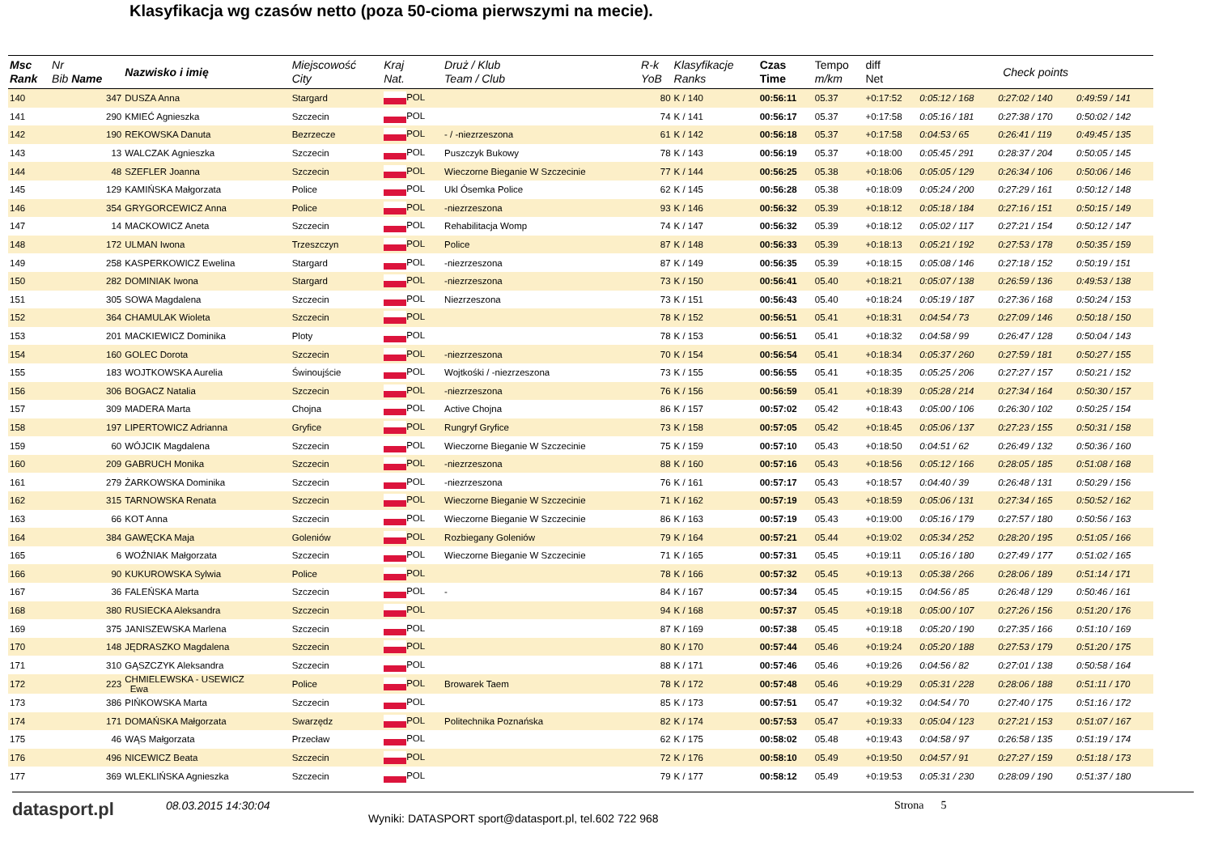Klasyfikacja wg czasów netto (poza 50-cioma pierwszymi na mecie).
| Msc Rank | Nr Bib Name | Nazwisko i imię | Miejscowość City | Kraj Nat. | Druż / Klub Team / Club | R-k YoB | Klasyfikacje Ranks | Czas Time | Tempo m/km | diff Net | Check points | | |
| --- | --- | --- | --- | --- | --- | --- | --- | --- | --- | --- | --- | --- | --- |
| 140 | 347 | DUSZA Anna | Stargard | POL | | 80 | K / 140 | 00:56:11 | 05.37 | +0:17:52 | 0:05:12 / 168 | 0:27:02 / 140 | 0:49:59 / 141 |
| 141 | 290 | KMIEĆ Agnieszka | Szczecin | POL | | 74 | K / 141 | 00:56:17 | 05.37 | +0:17:58 | 0:05:16 / 181 | 0:27:38 / 170 | 0:50:02 / 142 |
| 142 | 190 | REKOWSKA Danuta | Bezrzecze | POL | - / -niezrzeszona | 61 | K / 142 | 00:56:18 | 05.37 | +0:17:58 | 0:04:53 / 65 | 0:26:41 / 119 | 0:49:45 / 135 |
| 143 | 13 | WALCZAK Agnieszka | Szczecin | POL | Puszczyk Bukowy | 78 | K / 143 | 00:56:19 | 05.37 | +0:18:00 | 0:05:45 / 291 | 0:28:37 / 204 | 0:50:05 / 145 |
| 144 | 48 | SZEFLER Joanna | Szczecin | POL | Wieczorne Bieganie W Szczecinie | 77 | K / 144 | 00:56:25 | 05.38 | +0:18:06 | 0:05:05 / 129 | 0:26:34 / 106 | 0:50:06 / 146 |
| 145 | 129 | KAMIŃSKA Małgorzata | Police | POL | Ukl Ósemka Police | 62 | K / 145 | 00:56:28 | 05.38 | +0:18:09 | 0:05:24 / 200 | 0:27:29 / 161 | 0:50:12 / 148 |
| 146 | 354 | GRYGORCEWICZ Anna | Police | POL | -niezrzeszona | 93 | K / 146 | 00:56:32 | 05.39 | +0:18:12 | 0:05:18 / 184 | 0:27:16 / 151 | 0:50:15 / 149 |
| 147 | 14 | MACKOWICZ Aneta | Szczecin | POL | Rehabilitacja Womp | 74 | K / 147 | 00:56:32 | 05.39 | +0:18:12 | 0:05:02 / 117 | 0:27:21 / 154 | 0:50:12 / 147 |
| 148 | 172 | ULMAN Iwona | Trzeszczyn | POL | Police | 87 | K / 148 | 00:56:33 | 05.39 | +0:18:13 | 0:05:21 / 192 | 0:27:53 / 178 | 0:50:35 / 159 |
| 149 | 258 | KASPERKOWICZ Ewelina | Stargard | POL | -niezrzeszona | 87 | K / 149 | 00:56:35 | 05.39 | +0:18:15 | 0:05:08 / 146 | 0:27:18 / 152 | 0:50:19 / 151 |
| 150 | 282 | DOMINIAK Iwona | Stargard | POL | -niezrzeszona | 73 | K / 150 | 00:56:41 | 05.40 | +0:18:21 | 0:05:07 / 138 | 0:26:59 / 136 | 0:49:53 / 138 |
| 151 | 305 | SOWA Magdalena | Szczecin | POL | Niezrzeszona | 73 | K / 151 | 00:56:43 | 05.40 | +0:18:24 | 0:05:19 / 187 | 0:27:36 / 168 | 0:50:24 / 153 |
| 152 | 364 | CHAMULAK Wioleta | Szczecin | POL | | 78 | K / 152 | 00:56:51 | 05.41 | +0:18:31 | 0:04:54 / 73 | 0:27:09 / 146 | 0:50:18 / 150 |
| 153 | 201 | MACKIEWICZ Dominika | Ploty | POL | | 78 | K / 153 | 00:56:51 | 05.41 | +0:18:32 | 0:04:58 / 99 | 0:26:47 / 128 | 0:50:04 / 143 |
| 154 | 160 | GOLEC Dorota | Szczecin | POL | -niezrzeszona | 70 | K / 154 | 00:56:54 | 05.41 | +0:18:34 | 0:05:37 / 260 | 0:27:59 / 181 | 0:50:27 / 155 |
| 155 | 183 | WOJTKOWSKA Aurelia | Świnoujście | POL | Wojtkośki / -niezrzeszona | 73 | K / 155 | 00:56:55 | 05.41 | +0:18:35 | 0:05:25 / 206 | 0:27:27 / 157 | 0:50:21 / 152 |
| 156 | 306 | BOGACZ Natalia | Szczecin | POL | -niezrzeszona | 76 | K / 156 | 00:56:59 | 05.41 | +0:18:39 | 0:05:28 / 214 | 0:27:34 / 164 | 0:50:30 / 157 |
| 157 | 309 | MADERA Marta | Chojna | POL | Active Chojna | 86 | K / 157 | 00:57:02 | 05.42 | +0:18:43 | 0:05:00 / 106 | 0:26:30 / 102 | 0:50:25 / 154 |
| 158 | 197 | LIPERTOWICZ Adrianna | Gryfice | POL | Rungryf Gryfice | 73 | K / 158 | 00:57:05 | 05.42 | +0:18:45 | 0:05:06 / 137 | 0:27:23 / 155 | 0:50:31 / 158 |
| 159 | 60 | WÓJCIK Magdalena | Szczecin | POL | Wieczorne Bieganie W Szczecinie | 75 | K / 159 | 00:57:10 | 05.43 | +0:18:50 | 0:04:51 / 62 | 0:26:49 / 132 | 0:50:36 / 160 |
| 160 | 209 | GABRUCH Monika | Szczecin | POL | -niezrzeszona | 88 | K / 160 | 00:57:16 | 05.43 | +0:18:56 | 0:05:12 / 166 | 0:28:05 / 185 | 0:51:08 / 168 |
| 161 | 279 | ŻARKOWSKA Dominika | Szczecin | POL | -niezrzeszona | 76 | K / 161 | 00:57:17 | 05.43 | +0:18:57 | 0:04:40 / 39 | 0:26:48 / 131 | 0:50:29 / 156 |
| 162 | 315 | TARNOWSKA Renata | Szczecin | POL | Wieczorne Bieganie W Szczecinie | 71 | K / 162 | 00:57:19 | 05.43 | +0:18:59 | 0:05:06 / 131 | 0:27:34 / 165 | 0:50:52 / 162 |
| 163 | 66 | KOT Anna | Szczecin | POL | Wieczorne Bieganie W Szczecinie | 86 | K / 163 | 00:57:19 | 05.43 | +0:19:00 | 0:05:16 / 179 | 0:27:57 / 180 | 0:50:56 / 163 |
| 164 | 384 | GAWĘCKA Maja | Goleniów | POL | Rozbiegany Goleniów | 79 | K / 164 | 00:57:21 | 05.44 | +0:19:02 | 0:05:34 / 252 | 0:28:20 / 195 | 0:51:05 / 166 |
| 165 | 6 | WOŹNIAK Małgorzata | Szczecin | POL | Wieczorne Bieganie W Szczecinie | 71 | K / 165 | 00:57:31 | 05.45 | +0:19:11 | 0:05:16 / 180 | 0:27:49 / 177 | 0:51:02 / 165 |
| 166 | 90 | KUKUROWSKA Sylwia | Police | POL | | 78 | K / 166 | 00:57:32 | 05.45 | +0:19:13 | 0:05:38 / 266 | 0:28:06 / 189 | 0:51:14 / 171 |
| 167 | 36 | FALEŃSKA Marta | Szczecin | POL | - | 84 | K / 167 | 00:57:34 | 05.45 | +0:19:15 | 0:04:56 / 85 | 0:26:48 / 129 | 0:50:46 / 161 |
| 168 | 380 | RUSIECKA Aleksandra | Szczecin | POL | | 94 | K / 168 | 00:57:37 | 05.45 | +0:19:18 | 0:05:00 / 107 | 0:27:26 / 156 | 0:51:20 / 176 |
| 169 | 375 | JANISZEWSKA Marlena | Szczecin | POL | | 87 | K / 169 | 00:57:38 | 05.45 | +0:19:18 | 0:05:20 / 190 | 0:27:35 / 166 | 0:51:10 / 169 |
| 170 | 148 | JĘDRASZKO Magdalena | Szczecin | POL | | 80 | K / 170 | 00:57:44 | 05.46 | +0:19:24 | 0:05:20 / 188 | 0:27:53 / 179 | 0:51:20 / 175 |
| 171 | 310 | GĄSZCZYK Aleksandra | Szczecin | POL | | 88 | K / 171 | 00:57:46 | 05.46 | +0:19:26 | 0:04:56 / 82 | 0:27:01 / 138 | 0:50:58 / 164 |
| 172 | 223 | CHMIELEWSKA - USEWICZ Ewa | Police | POL | Browarek Taem | 78 | K / 172 | 00:57:48 | 05.46 | +0:19:29 | 0:05:31 / 228 | 0:28:06 / 188 | 0:51:11 / 170 |
| 173 | 386 | PIŃKOWSKA Marta | Szczecin | POL | | 85 | K / 173 | 00:57:51 | 05.47 | +0:19:32 | 0:04:54 / 70 | 0:27:40 / 175 | 0:51:16 / 172 |
| 174 | 171 | DOMAŃSKA Małgorzata | Swarzędz | POL | Politechnika Poznańska | 82 | K / 174 | 00:57:53 | 05.47 | +0:19:33 | 0:05:04 / 123 | 0:27:21 / 153 | 0:51:07 / 167 |
| 175 | 46 | WĄS Małgorzata | Przecław | POL | | 62 | K / 175 | 00:58:02 | 05.48 | +0:19:43 | 0:04:58 / 97 | 0:26:58 / 135 | 0:51:19 / 174 |
| 176 | 496 | NICEWICZ Beata | Szczecin | POL | | 72 | K / 176 | 00:58:10 | 05.49 | +0:19:50 | 0:04:57 / 91 | 0:27:27 / 159 | 0:51:18 / 173 |
| 177 | 369 | WLEKLIŃSKA Agnieszka | Szczecin | POL | | 79 | K / 177 | 00:58:12 | 05.49 | +0:19:53 | 0:05:31 / 230 | 0:28:09 / 190 | 0:51:37 / 180 |
datasport.pl
08.03.2015 14:30:04
Wyniki: DATASPORT sport@datasport.pl, tel.602 722 968
Strona 5